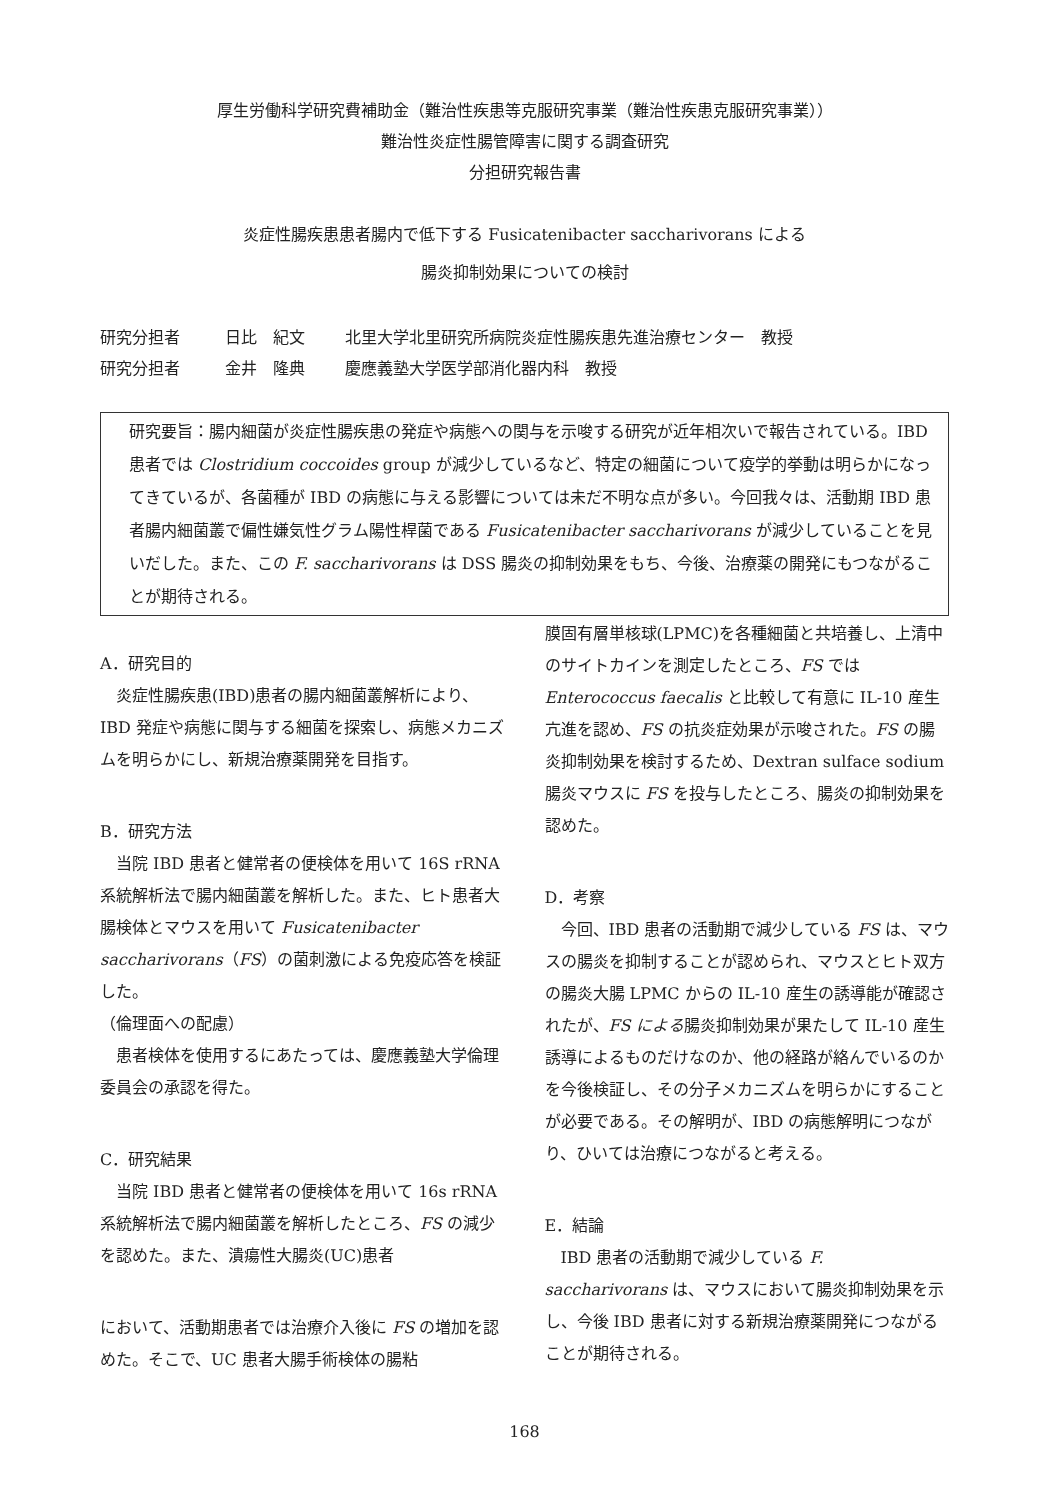厚生労働科学研究費補助金（難治性疾患等克服研究事業（難治性疾患克服研究事業））
難治性炎症性腸管障害に関する調査研究
分担研究報告書
炎症性腸疾患患者腸内で低下する Fusicatenibacter saccharivorans による
腸炎抑制効果についての検討
研究分担者 日比　紀文 北里大学北里研究所病院炎症性腸疾患先進治療センター　教授
研究分担者 金井　隆典 慶應義塾大学医学部消化器内科　教授
研究要旨：腸内細菌が炎症性腸疾患の発症や病態への関与を示唆する研究が近年相次いで報告されている。IBD 患者では Clostridium coccoides group が減少しているなど、特定の細菌について疫学的挙動は明らかになってきているが、各菌種が IBD の病態に与える影響については未だ不明な点が多い。今回我々は、活動期 IBD 患者腸内細菌叢で偏性嫌気性グラム陽性桿菌である Fusicatenibacter saccharivorans が減少していることを見いだした。また、この F. saccharivorans は DSS 腸炎の抑制効果をもち、今後、治療薬の開発にもつながることが期待される。
A．研究目的
　炎症性腸疾患(IBD)患者の腸内細菌叢解析により、IBD 発症や病態に関与する細菌を探索し、病態メカニズムを明らかにし、新規治療薬開発を目指す。
B．研究方法
　当院 IBD 患者と健常者の便検体を用いて 16S rRNA 系統解析法で腸内細菌叢を解析した。また、ヒト患者大腸検体とマウスを用いて Fusicatenibacter saccharivorans（FS）の菌刺激による免疫応答を検証した。
（倫理面への配慮）
　患者検体を使用するにあたっては、慶應義塾大学倫理委員会の承認を得た。
C．研究結果
　当院 IBD 患者と健常者の便検体を用いて 16s rRNA 系統解析法で腸内細菌叢を解析したところ、FS の減少を認めた。また、潰瘍性大腸炎(UC)患者
において、活動期患者では治療介入後に FS の増加を認めた。そこで、UC 患者大腸手術検体の腸粘
膜固有層単核球(LPMC)を各種細菌と共培養し、上清中のサイトカインを測定したところ、FS では Enterococcus faecalis と比較して有意に IL-10 産生亢進を認め、FS の抗炎症効果が示唆された。FS の腸炎抑制効果を検討するため、Dextran sulface sodium 腸炎マウスに FS を投与したところ、腸炎の抑制効果を認めた。
D．考察
　今回、IBD 患者の活動期で減少している FS は、マウスの腸炎を抑制することが認められ、マウスとヒト双方の腸炎大腸 LPMC からの IL-10 産生の誘導能が確認されたが、FS による腸炎抑制効果が果たして IL-10 産生誘導によるものだけなのか、他の経路が絡んでいるのかを今後検証し、その分子メカニズムを明らかにすることが必要である。その解明が、IBD の病態解明につながり、ひいては治療につながると考える。
E．結論
　IBD 患者の活動期で減少している F. saccharivorans は、マウスにおいて腸炎抑制効果を示し、今後 IBD 患者に対する新規治療薬開発につながることが期待される。
168